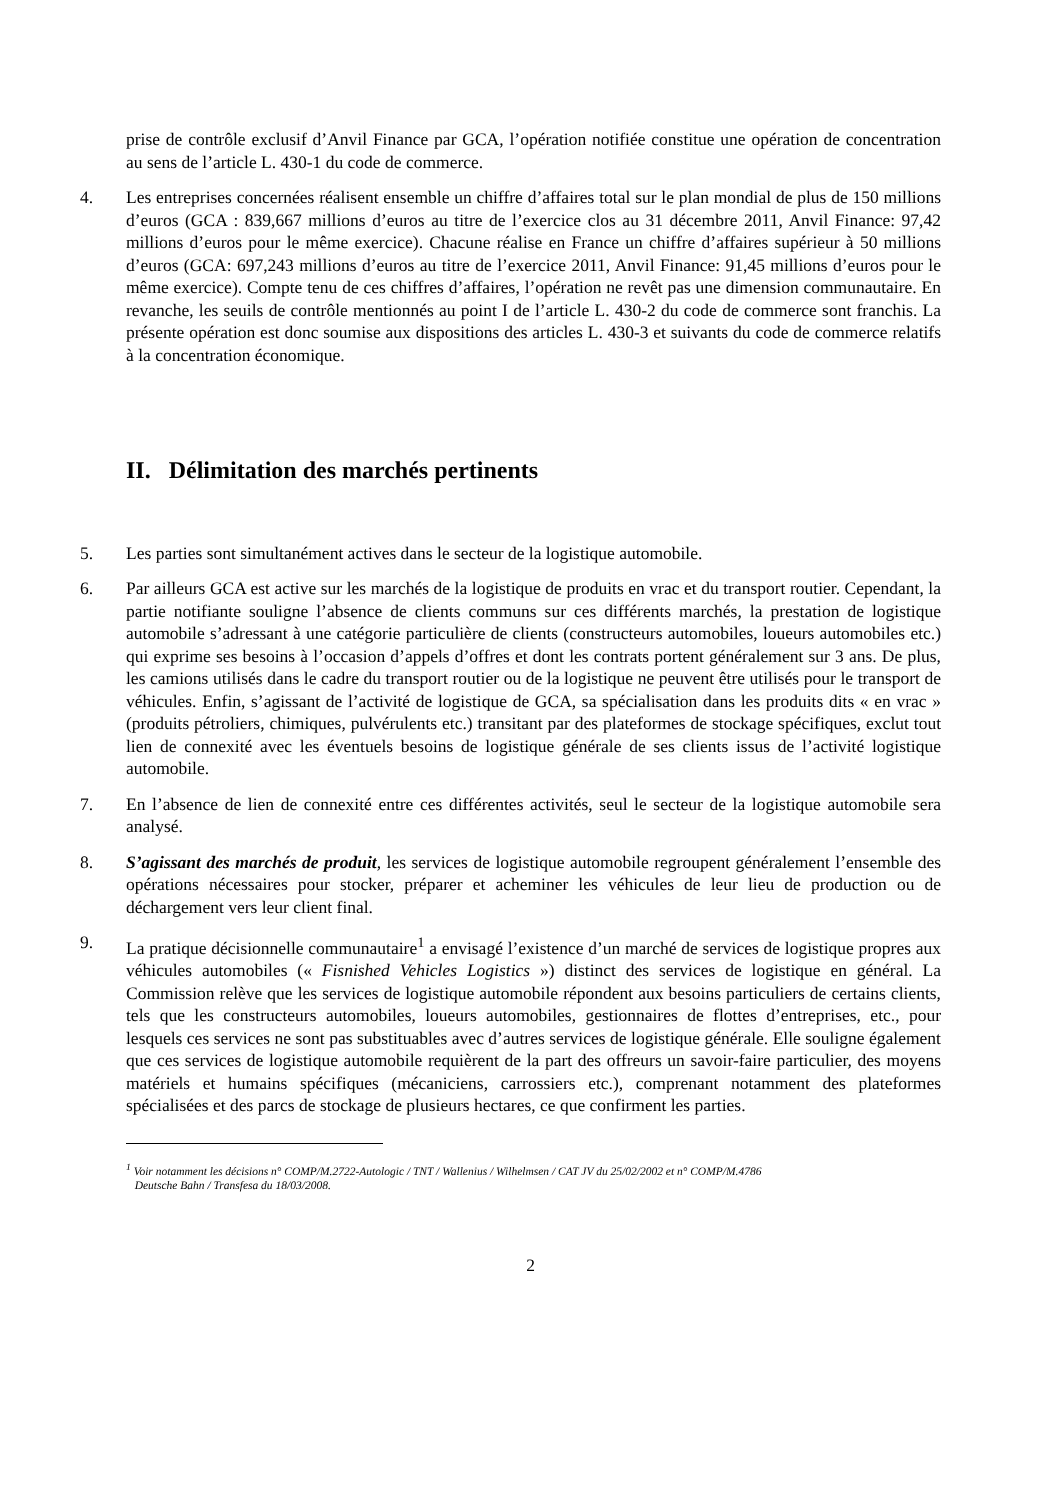prise de contrôle exclusif d’Anvil Finance par GCA, l’opération notifiée constitue une opération de concentration au sens de l’article L. 430-1 du code de commerce.
4. Les entreprises concernées réalisent ensemble un chiffre d’affaires total sur le plan mondial de plus de 150 millions d’euros (GCA : 839,667 millions d’euros au titre de l’exercice clos au 31 décembre 2011, Anvil Finance: 97,42 millions d’euros pour le même exercice). Chacune réalise en France un chiffre d’affaires supérieur à 50 millions d’euros (GCA: 697,243 millions d’euros au titre de l’exercice 2011, Anvil Finance: 91,45 millions d’euros pour le même exercice). Compte tenu de ces chiffres d’affaires, l’opération ne revêt pas une dimension communautaire. En revanche, les seuils de contrôle mentionnés au point I de l’article L. 430-2 du code de commerce sont franchis. La présente opération est donc soumise aux dispositions des articles L. 430-3 et suivants du code de commerce relatifs à la concentration économique.
II. Délimitation des marchés pertinents
5. Les parties sont simultanément actives dans le secteur de la logistique automobile.
6. Par ailleurs GCA est active sur les marchés de la logistique de produits en vrac et du transport routier. Cependant, la partie notifiante souligne l’absence de clients communs sur ces différents marchés, la prestation de logistique automobile s’adressant à une catégorie particulière de clients (constructeurs automobiles, loueurs automobiles etc.) qui exprime ses besoins à l’occasion d’appels d’offres et dont les contrats portent généralement sur 3 ans. De plus, les camions utilisés dans le cadre du transport routier ou de la logistique ne peuvent être utilisés pour le transport de véhicules. Enfin, s’agissant de l’activité de logistique de GCA, sa spécialisation dans les produits dits « en vrac » (produits pétroliers, chimiques, pulvérulents etc.) transitant par des plateformes de stockage spécifiques, exclut tout lien de connexité avec les éventuels besoins de logistique générale de ses clients issus de l’activité logistique automobile.
7. En l’absence de lien de connexité entre ces différentes activités, seul le secteur de la logistique automobile sera analysé.
8. S’agissant des marchés de produit, les services de logistique automobile regroupent généralement l’ensemble des opérations nécessaires pour stocker, préparer et acheminer les véhicules de leur lieu de production ou de déchargement vers leur client final.
9. La pratique décisionnelle communautaire<sup>1</sup> a envisagé l’existence d’un marché de services de logistique propres aux véhicules automobiles (« Fisnished Vehicles Logistics ») distinct des services de logistique en général. La Commission relève que les services de logistique automobile répondent aux besoins particuliers de certains clients, tels que les constructeurs automobiles, loueurs automobiles, gestionnaires de flottes d’entreprises, etc., pour lesquels ces services ne sont pas substituables avec d’autres services de logistique générale. Elle souligne également que ces services de logistique automobile requièrent de la part des offreurs un savoir-faire particulier, des moyens matériels et humains spécifiques (mécaniciens, carrossiers etc.), comprenant notamment des plateformes spécialisées et des parcs de stockage de plusieurs hectares, ce que confirment les parties.
<sup>1</sup> Voir notamment les décisions n° COMP/M.2722-Autologic / TNT / Wallenius / Wilhelmsen / CAT JV du 25/02/2002 et n° COMP/M.4786
Deutsche Bahn / Transfesa du 18/03/2008.
2